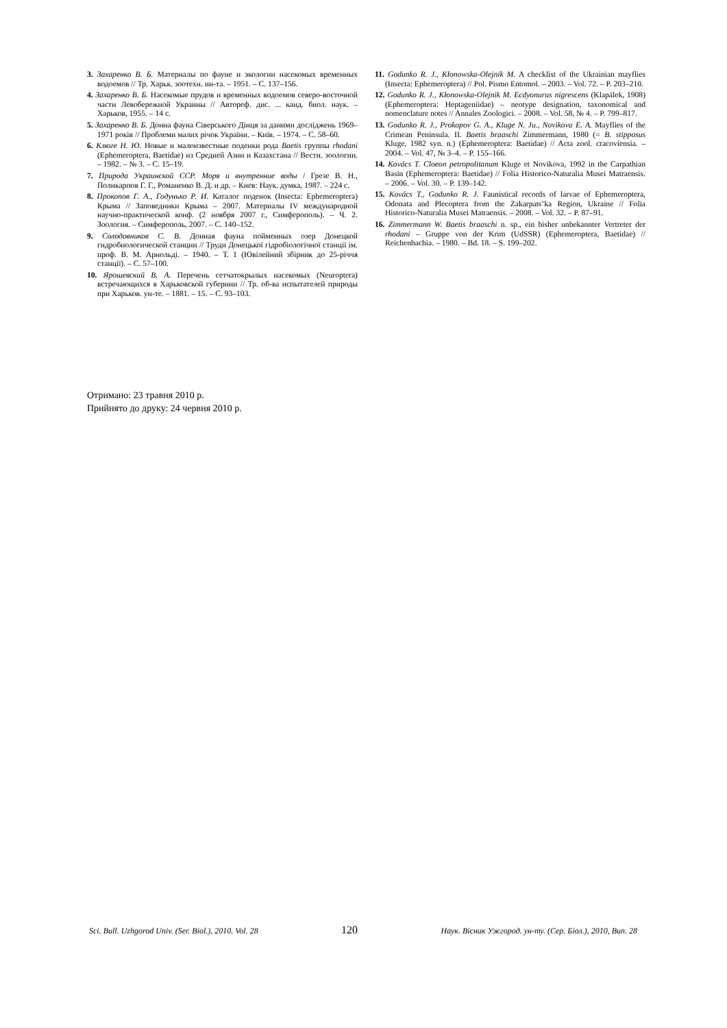3. Захаренко В. Б. Материалы по фауне и экологии насекомых временных водоемов // Тр. Харьк. зоотехн. ин-та. – 1951. – С. 137–156.
4. Захаренко В. Б. Насекомые прудов и временных водоемов северо-восточной части Левобережной Украины // Автореф. дис. ... канд. биол. наук. – Харьков, 1955. – 14 с.
5. Захаренко В. Б. Донна фауна Сіверського Дінця за даними досліджень 1969–1971 років // Проблеми малих річок України. – Київ. – 1974. – С. 58–60.
6. Клюге Н. Ю. Новые и малоизвестные поденки рода Baetis группы rhodani (Ephemeroptera, Baetidae) из Средней Азии и Казахстана // Вестн. зоологии. – 1982. – № 3. – С. 15–19.
7. Природа Украинской ССР. Моря и внутренние воды / Грезе В. Н., Поликарпов Г. Г., Романенко В. Д. и др. – Киев: Наук. думка, 1987. – 224 с.
8. Прокопов Г. А., Годунько Р. И. Каталог поденок (Insecta: Ephemeroptera) Крыма // Заповедники Крыма – 2007. Материалы IV международной научно-практической конф. (2 ноября 2007 г., Симферополь). – Ч. 2. Зоология. – Симферополь, 2007. – С. 140–152.
9. Солодовников С. В. Донная фауна пойменных озер Донецкой гидробиологической станции // Труди Донецької гідробіологічної станції ім. проф. В. М. Арнольді. – 1940. – Т. 1 (Ювілейний збірник до 25-річчя станції). – С. 57–100.
10. Ярошевский В. А. Перечень сетчатокрылых насекомых (Neuroptera) встречающихся в Харьковской губернии // Тр. об-ва испытателей природы при Харьков. ун-те. – 1881. – 15. – С. 93–103.
11. Godunko R. J., Kłonowska-Olejnik M. A checklist of the Ukrainian mayflies (Insecta: Ephemeroptera) // Pol. Pismo Entomol. – 2003. – Vol. 72. – P. 203–210.
12. Godunko R. J., Kłonowska-Olejnik M. Ecdyonurus nigrescens (Klapálek, 1908) (Ephemeroptera: Heptageniidae) – neotype designation, taxonomical and nomenclature notes // Annales Zoologici. – 2008. – Vol. 58, № 4. – P. 799–817.
13. Godunko R. J., Prokopov G. A., Kluge N. Ju., Novikova E. A. Mayflies of the Crimean Peninsula. II. Baetis braaschi Zimmermann, 1980 (= B. stipposus Kluge, 1982 syn. n.) (Ephemeroptera: Baetidae) // Acta zool. cracoviensia. – 2004. – Vol. 47, № 3–4. – P. 155–166.
14. Kovács T. Cloeon petropolitanum Kluge et Novikova, 1992 in the Carpathian Basin (Ephemeroptera: Baetidae) // Folia Historico-Naturalia Musei Matraensis. – 2006. – Vol. 30. – P. 139–142.
15. Kovács T., Godunko R. J. Faunistical records of larvae of Ephemeroptera, Odonata and Plecoptera from the Zakarpats’ka Region, Ukraine // Folia Historico-Naturalia Musei Matraensis. – 2008. – Vol. 32. – P. 87–91.
16. Zimmermann W. Baetis braaschi n. sp., ein bisher unbekannter Vertreter der rhodani – Gruppe von der Krim (UdSSR) (Ephemeroptera, Baetidae) // Reichenbachia. – 1980. – Bd. 18. – S. 199–202.
Отримано: 23 травня 2010 р.
Прийнято до друку: 24 червня 2010 р.
Sci. Bull. Uzhgorod Univ. (Ser. Biol.), 2010. Vol. 28 120 Наук. Вісник Ужгород. ун-ту. (Сер. Біол.), 2010, Вип. 28